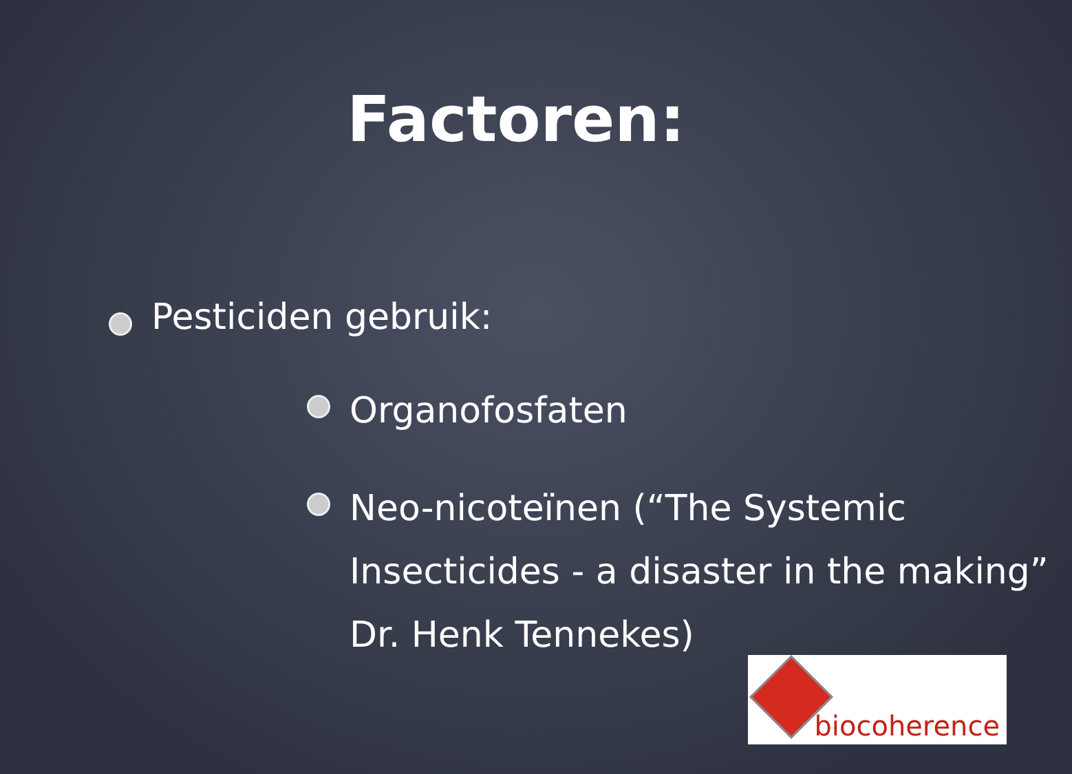Factoren:
Pesticiden gebruik:
Organofosfaten
Neo-nicoteïnen (“The Systemic Insecticides - a disaster in the making” Dr. Henk Tennekes)
biocoherence